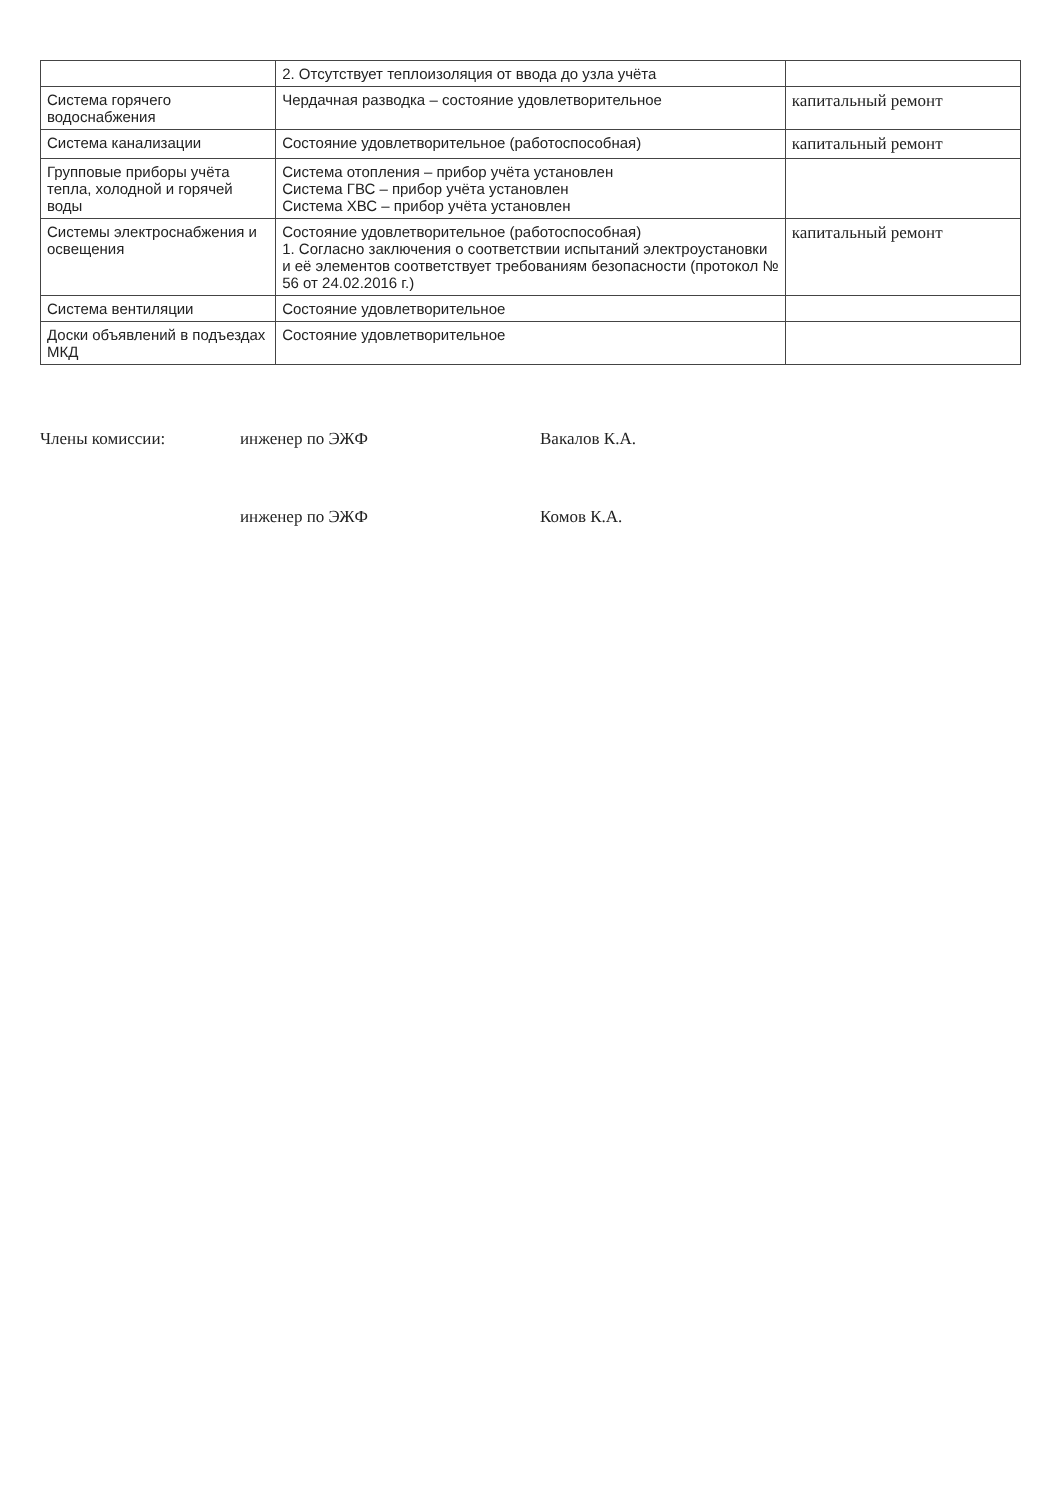| | 2. Отсутствует теплоизоляция от ввода до узла учёта | |
| Система горячего водоснабжения | Чердачная разводка – состояние удовлетворительное | капитальный ремонт |
| Система канализации | Состояние удовлетворительное (работоспособная) | капитальный ремонт |
| Групповые приборы учёта тепла, холодной и горячей воды | Система отопления – прибор учёта установлен Система ГВС – прибор учёта установлен Система ХВС – прибор учёта установлен | |
| Системы электроснабжения и освещения | Состояние удовлетворительное (работоспособная) 1. Согласно заключения о соответствии испытаний электроустановки и её элементов соответствует требованиям безопасности (протокол № 56 от 24.02.2016 г.) | капитальный ремонт |
| Система вентиляции | Состояние удовлетворительное | |
| Доски объявлений в подъездах МКД | Состояние удовлетворительное | |
Члены комиссии:
инженер по ЭЖФ
Вакалов К.А.
инженер по ЭЖФ
Комов К.А.